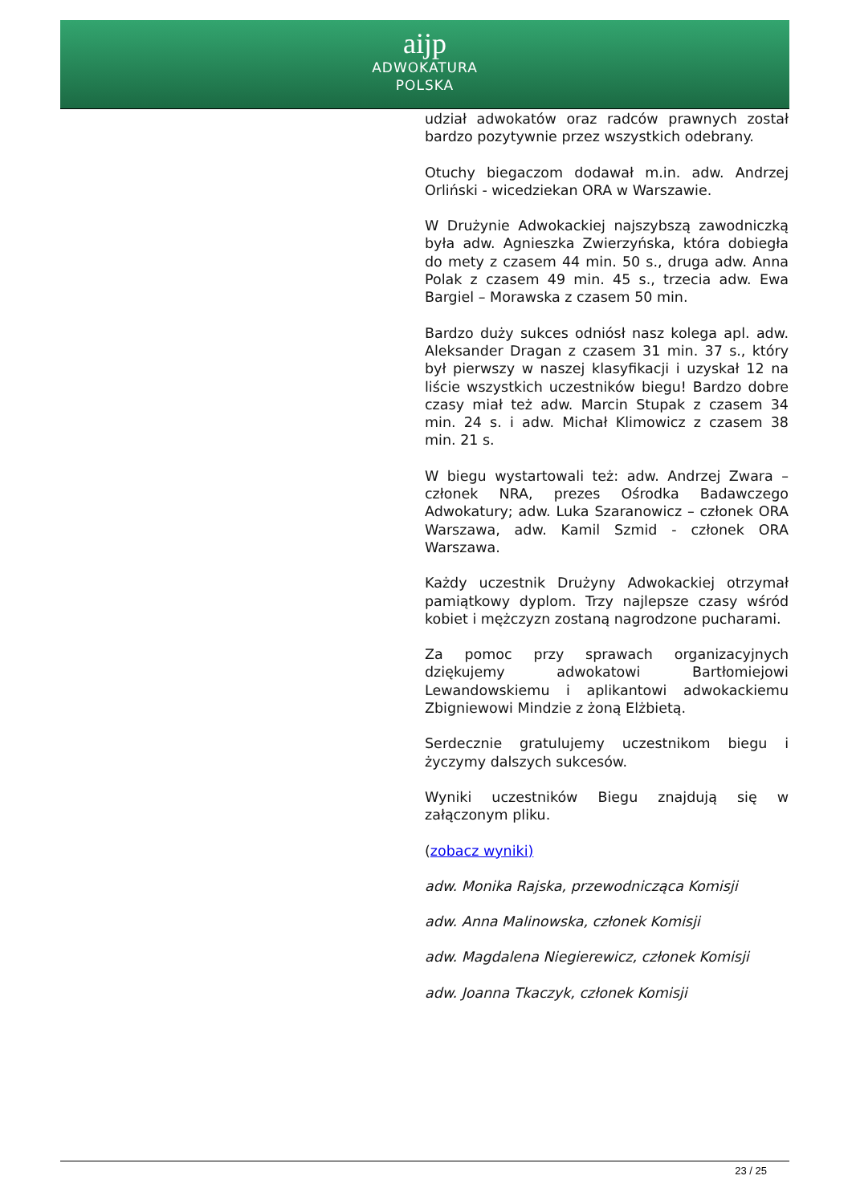aĳp
ADWOKATURA
POLSKA
udział adwokatów oraz radców prawnych został bardzo pozytywnie przez wszystkich odebrany.
Otuchy biegaczom dodawał m.in. adw. Andrzej Orliński - wicedziekan ORA w Warszawie.
W Drużynie Adwokackiej najszybszą zawodniczką była adw. Agnieszka Zwierzyńska, która dobiegła do mety z czasem 44 min. 50 s., druga adw. Anna Polak z czasem 49 min. 45 s., trzecia adw. Ewa Bargiel – Morawska z czasem 50 min.
Bardzo duży sukces odniósł nasz kolega apl. adw. Aleksander Dragan z czasem 31 min. 37 s., który był pierwszy w naszej klasyfikacji i uzyskał 12 na liście wszystkich uczestników biegu! Bardzo dobre czasy miał też adw. Marcin Stupak z czasem 34 min. 24 s. i adw. Michał Klimowicz z czasem 38 min. 21 s.
W biegu wystartowali też: adw. Andrzej Zwara – członek NRA, prezes Ośrodka Badawczego Adwokatury; adw. Luka Szaranowicz – członek ORA Warszawa, adw. Kamil Szmid - członek ORA Warszawa.
Każdy uczestnik Drużyny Adwokackiej otrzymał pamiątkowy dyplom. Trzy najlepsze czasy wśród kobiet i mężczyzn zostaną nagrodzone pucharami.
Za pomoc przy sprawach organizacyjnych dziękujemy adwokatowi Bartłomiejowi Lewandowskiemu i aplikantowi adwokackiemu Zbigniewowi Mindzie z żoną Elżbietą.
Serdecznie gratulujemy uczestnikom biegu i życzymy dalszych sukcesów.
Wyniki uczestników Biegu znajdują się w załączonym pliku.
(zobacz wyniki)
adw. Monika Rajska, przewodnicząca Komisji
adw. Anna Malinowska, członek Komisji
adw. Magdalena Niegierewicz, członek Komisji
adw. Joanna Tkaczyk, członek Komisji
23 / 25